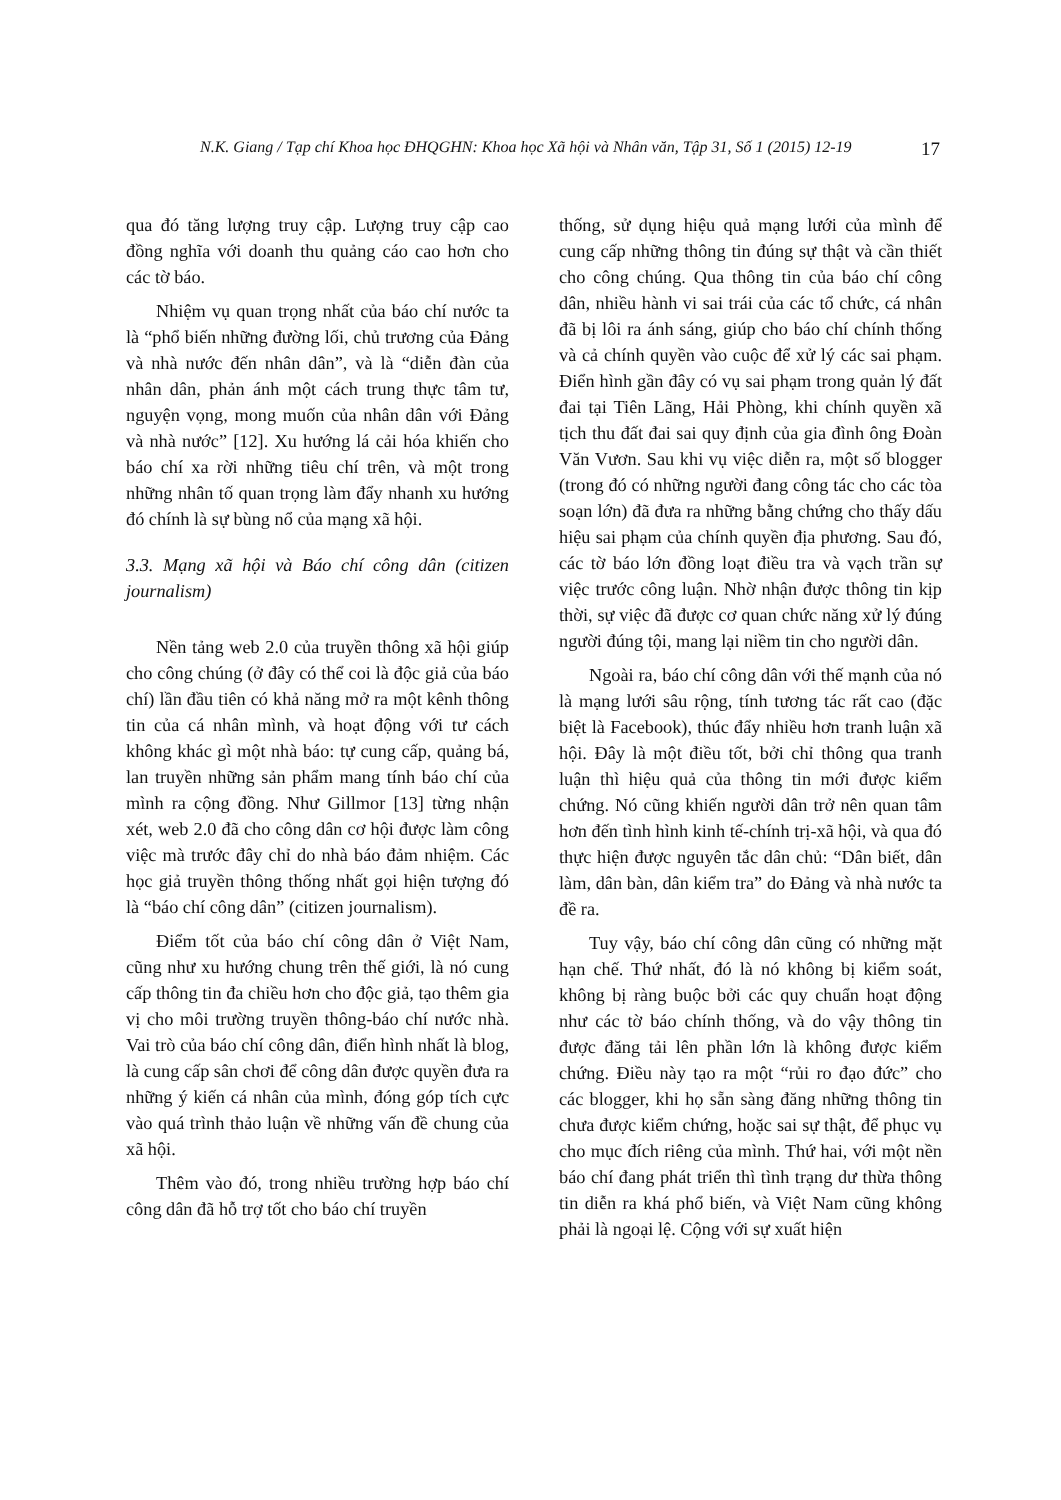N.K. Giang / Tạp chí Khoa học ĐHQGHN: Khoa học Xã hội và Nhân văn, Tập 31, Số 1 (2015) 12-19 17
qua đó tăng lượng truy cập. Lượng truy cập cao đồng nghĩa với doanh thu quảng cáo cao hơn cho các tờ báo.
Nhiệm vụ quan trọng nhất của báo chí nước ta là “phổ biến những đường lối, chủ trương của Đảng và nhà nước đến nhân dân”, và là “diễn đàn của nhân dân, phản ánh một cách trung thực tâm tư, nguyện vọng, mong muốn của nhân dân với Đảng và nhà nước” [12]. Xu hướng lá cải hóa khiến cho báo chí xa rời những tiêu chí trên, và một trong những nhân tố quan trọng làm đẩy nhanh xu hướng đó chính là sự bùng nổ của mạng xã hội.
3.3. Mạng xã hội và Báo chí công dân (citizen journalism)
Nền tảng web 2.0 của truyền thông xã hội giúp cho công chúng (ở đây có thể coi là độc giả của báo chí) lần đầu tiên có khả năng mở ra một kênh thông tin của cá nhân mình, và hoạt động với tư cách không khác gì một nhà báo: tự cung cấp, quảng bá, lan truyền những sản phẩm mang tính báo chí của mình ra cộng đồng. Như Gillmor [13] từng nhận xét, web 2.0 đã cho công dân cơ hội được làm công việc mà trước đây chỉ do nhà báo đảm nhiệm. Các học giả truyền thông thống nhất gọi hiện tượng đó là “báo chí công dân” (citizen journalism).
Điểm tốt của báo chí công dân ở Việt Nam, cũng như xu hướng chung trên thế giới, là nó cung cấp thông tin đa chiều hơn cho độc giả, tạo thêm gia vị cho môi trường truyền thông-báo chí nước nhà. Vai trò của báo chí công dân, điển hình nhất là blog, là cung cấp sân chơi để công dân được quyền đưa ra những ý kiến cá nhân của mình, đóng góp tích cực vào quá trình thảo luận về những vấn đề chung của xã hội.
Thêm vào đó, trong nhiều trường hợp báo chí công dân đã hỗ trợ tốt cho báo chí truyền
thống, sử dụng hiệu quả mạng lưới của mình để cung cấp những thông tin đúng sự thật và cần thiết cho công chúng. Qua thông tin của báo chí công dân, nhiều hành vi sai trái của các tổ chức, cá nhân đã bị lôi ra ánh sáng, giúp cho báo chí chính thống và cả chính quyền vào cuộc để xử lý các sai phạm. Điển hình gần đây có vụ sai phạm trong quản lý đất đai tại Tiên Lãng, Hải Phòng, khi chính quyền xã tịch thu đất đai sai quy định của gia đình ông Đoàn Văn Vươn. Sau khi vụ việc diễn ra, một số blogger (trong đó có những người đang công tác cho các tòa soạn lớn) đã đưa ra những bằng chứng cho thấy dấu hiệu sai phạm của chính quyền địa phương. Sau đó, các tờ báo lớn đồng loạt điều tra và vạch trần sự việc trước công luận. Nhờ nhận được thông tin kịp thời, sự việc đã được cơ quan chức năng xử lý đúng người đúng tội, mang lại niềm tin cho người dân.
Ngoài ra, báo chí công dân với thế mạnh của nó là mạng lưới sâu rộng, tính tương tác rất cao (đặc biệt là Facebook), thúc đẩy nhiều hơn tranh luận xã hội. Đây là một điều tốt, bởi chỉ thông qua tranh luận thì hiệu quả của thông tin mới được kiểm chứng. Nó cũng khiến người dân trở nên quan tâm hơn đến tình hình kinh tế-chính trị-xã hội, và qua đó thực hiện được nguyên tắc dân chủ: “Dân biết, dân làm, dân bàn, dân kiểm tra” do Đảng và nhà nước ta đề ra.
Tuy vậy, báo chí công dân cũng có những mặt hạn chế. Thứ nhất, đó là nó không bị kiểm soát, không bị ràng buộc bởi các quy chuẩn hoạt động như các tờ báo chính thống, và do vậy thông tin được đăng tải lên phần lớn là không được kiểm chứng. Điều này tạo ra một “rủi ro đạo đức” cho các blogger, khi họ sẵn sàng đăng những thông tin chưa được kiểm chứng, hoặc sai sự thật, để phục vụ cho mục đích riêng của mình. Thứ hai, với một nền báo chí đang phát triển thì tình trạng dư thừa thông tin diễn ra khá phổ biến, và Việt Nam cũng không phải là ngoại lệ. Cộng với sự xuất hiện